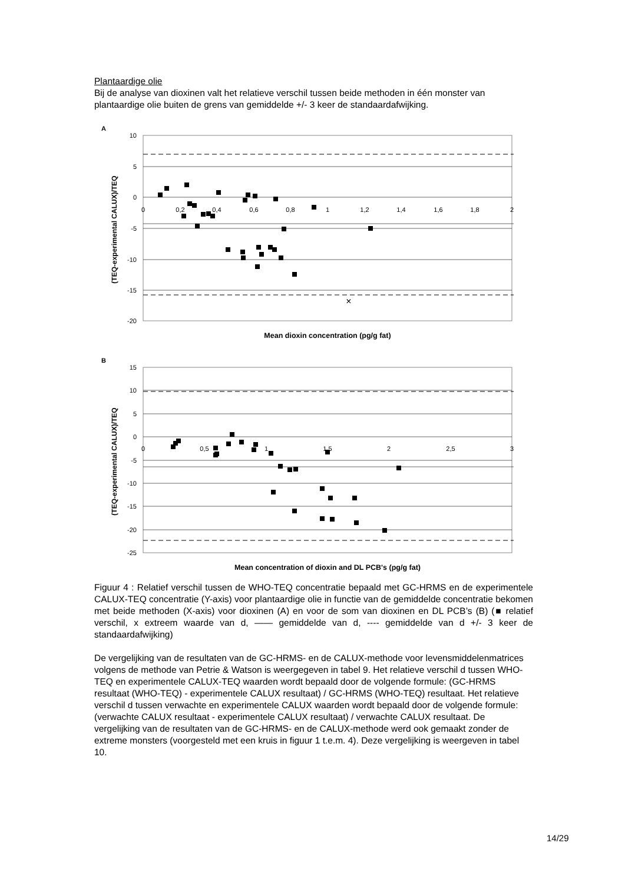Plantaardige olie
Bij de analyse van dioxinen valt het relatieve verschil tussen beide methoden in één monster van plantaardige olie buiten de grens van gemiddelde +/- 3 keer de standaardafwijking.
A
10
5
0
-5
-10
-15
-20
0
0,2
0,4
0,6
0,8
1
1,2
1,4
1,6
1,8
2
×
(TEQ-experimental CALUX)/TEQ
Mean dioxin concentration (pg/g fat)
B
15
10
5
0
-5
-10
-15
-20
-25
0
0,5
1
1,5
2
2,5
3
(TEQ-experimental CALUX)/TEQ
Mean concentration of dioxin and DL PCB's (pg/g fat)
Figuur 4 : Relatief verschil tussen de WHO-TEQ concentratie bepaald met GC-HRMS en de experimentele CALUX-TEQ concentratie (Y-axis) voor plantaardige olie in functie van de gemiddelde concentratie bekomen met beide methoden (X-axis) voor dioxinen (A) en voor de som van dioxinen en DL PCB’s (B) (■ relatief verschil, x extreem waarde van d, —— gemiddelde van d, ---- gemiddelde van d +/- 3 keer de standaardafwijking)
De vergelijking van de resultaten van de GC-HRMS- en de CALUX-methode voor levensmiddelenmatrices volgens de methode van Petrie & Watson is weergegeven in tabel 9. Het relatieve verschil d tussen WHO-TEQ en experimentele CALUX-TEQ waarden wordt bepaald door de volgende formule: (GC-HRMS resultaat (WHO-TEQ) - experimentele CALUX resultaat) / GC-HRMS (WHO-TEQ) resultaat. Het relatieve verschil d tussen verwachte en experimentele CALUX waarden wordt bepaald door de volgende formule: (verwachte CALUX resultaat - experimentele CALUX resultaat) / verwachte CALUX resultaat. De vergelijking van de resultaten van de GC-HRMS- en de CALUX-methode werd ook gemaakt zonder de extreme monsters (voorgesteld met een kruis in figuur 1 t.e.m. 4). Deze vergelijking is weergeven in tabel 10.
14/29